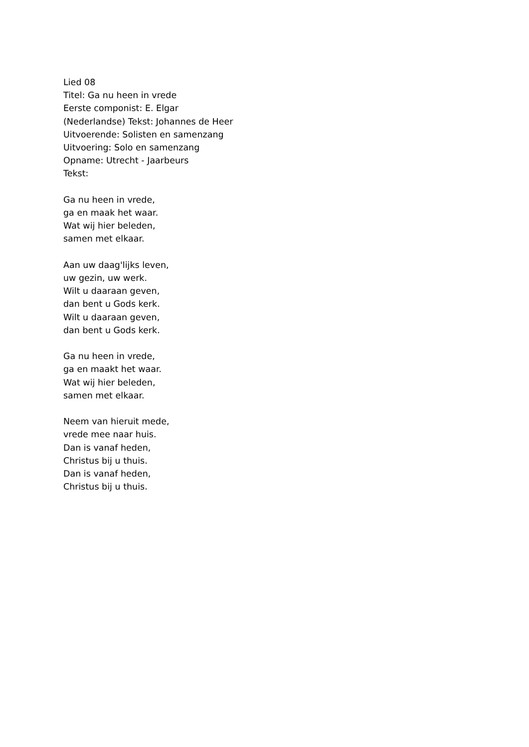Lied 08
Titel: Ga nu heen in vrede
Eerste componist: E. Elgar
(Nederlandse) Tekst: Johannes de Heer
Uitvoerende: Solisten en samenzang
Uitvoering: Solo en samenzang
Opname: Utrecht - Jaarbeurs
Tekst:
Ga nu heen in vrede,
ga en maak het waar.
Wat wij hier beleden,
samen met elkaar.
Aan uw daag'lijks leven,
uw gezin, uw werk.
Wilt u daaraan geven,
dan bent u Gods kerk.
Wilt u daaraan geven,
dan bent u Gods kerk.
Ga nu heen in vrede,
ga en maakt het waar.
Wat wij hier beleden,
samen met elkaar.
Neem van hieruit mede,
vrede mee naar huis.
Dan is vanaf heden,
Christus bij u thuis.
Dan is vanaf heden,
Christus bij u thuis.